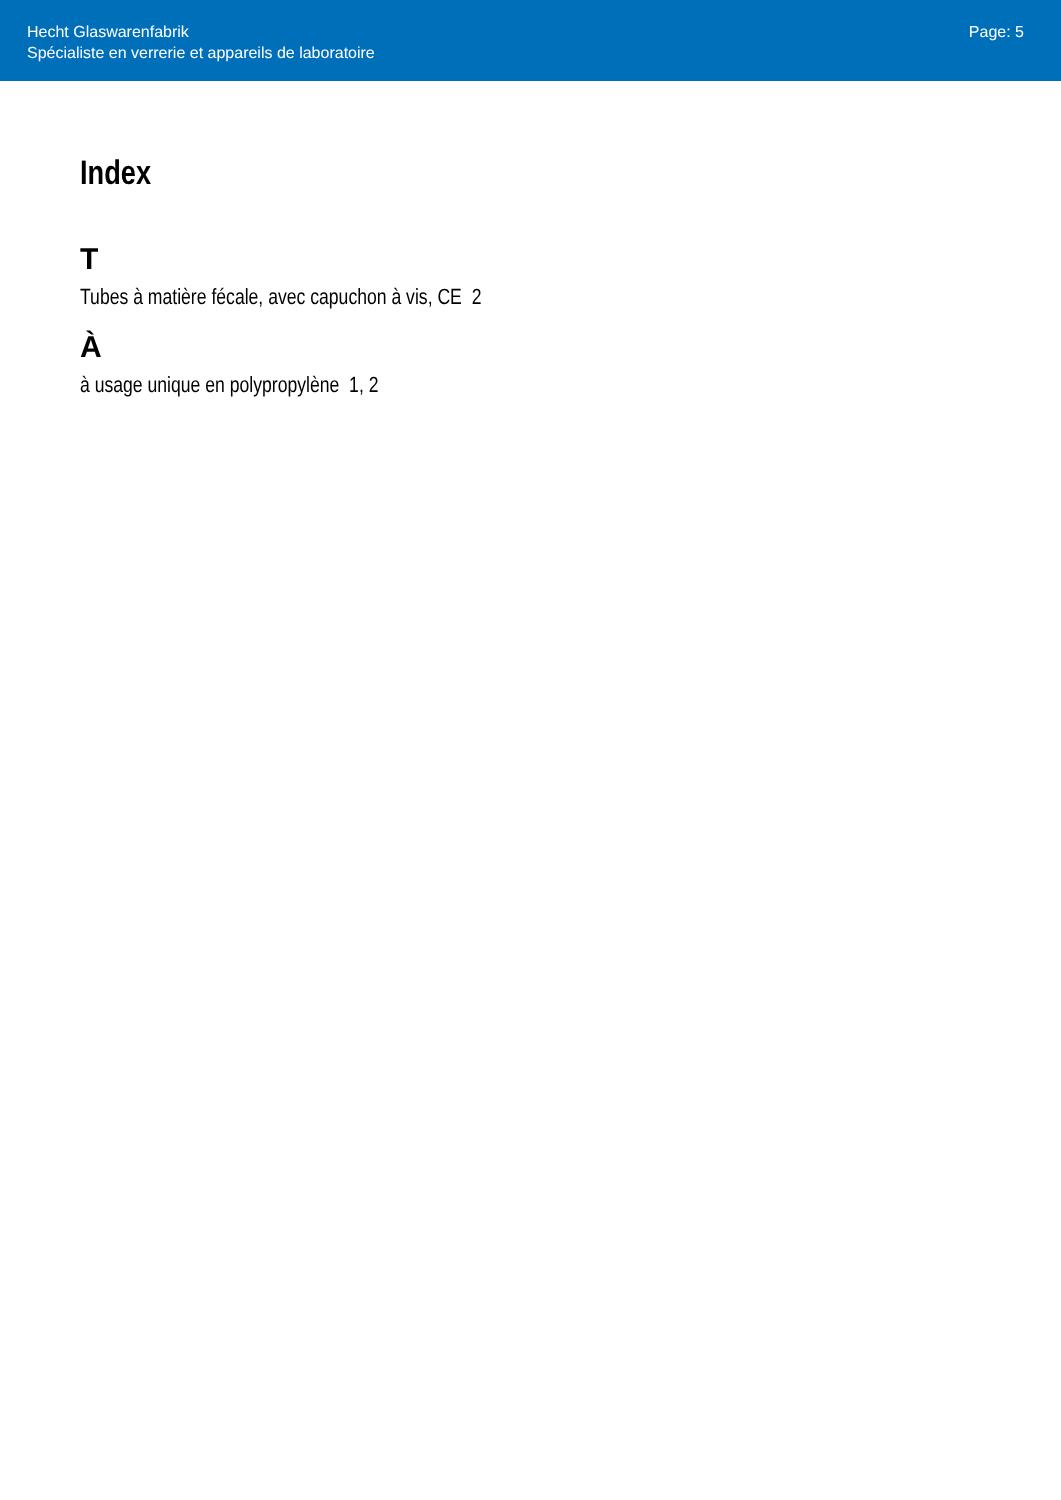Hecht Glaswarenfabrik
Spécialiste en verrerie et appareils de laboratoire
Page: 5
Index
T
Tubes à matière fécale, avec capuchon à vis, CE 2
À
à usage unique en polypropylène 1, 2